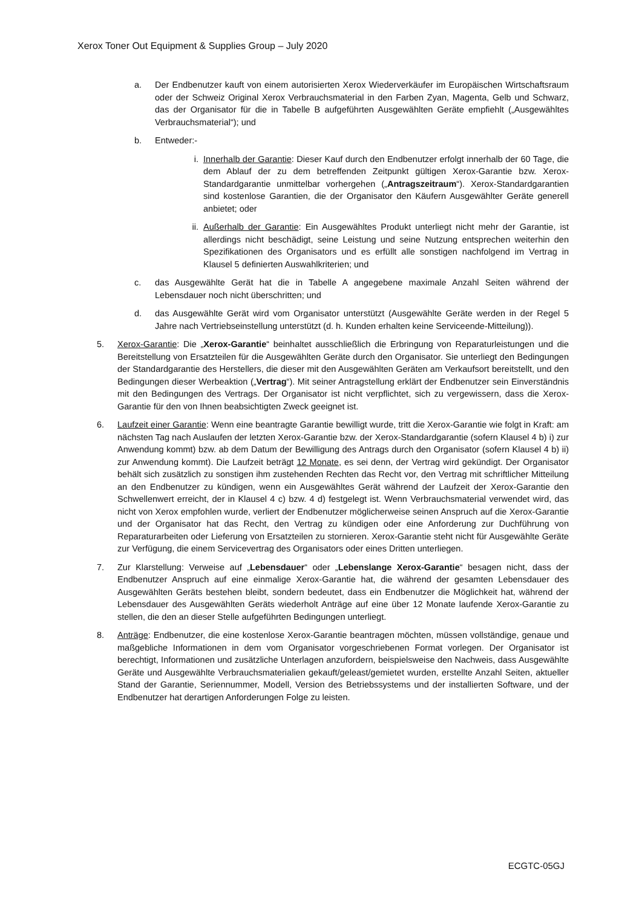Xerox Toner Out Equipment & Supplies Group – July 2020
a. Der Endbenutzer kauft von einem autorisierten Xerox Wiederverkäufer im Europäischen Wirtschaftsraum oder der Schweiz Original Xerox Verbrauchsmaterial in den Farben Zyan, Magenta, Gelb und Schwarz, das der Organisator für die in Tabelle B aufgeführten Ausgewählten Geräte empfiehlt („Ausgewähltes Verbrauchsmaterial“); und
b. Entweder:-
i. Innerhalb der Garantie: Dieser Kauf durch den Endbenutzer erfolgt innerhalb der 60 Tage, die dem Ablauf der zu dem betreffenden Zeitpunkt gültigen Xerox-Garantie bzw. Xerox-Standardgarantie unmittelbar vorhergehen („Antragszeitraum“). Xerox-Standardgarantien sind kostenlose Garantien, die der Organisator den Käufern Ausgewählter Geräte generell anbietet; oder
ii. Außerhalb der Garantie: Ein Ausgewähltes Produkt unterliegt nicht mehr der Garantie, ist allerdings nicht beschädigt, seine Leistung und seine Nutzung entsprechen weiterhin den Spezifikationen des Organisators und es erfüllt alle sonstigen nachfolgend im Vertrag in Klausel 5 definierten Auswahlkriterien; und
c. das Ausgewählte Gerät hat die in Tabelle A angegebene maximale Anzahl Seiten während der Lebensdauer noch nicht überschritten; und
d. das Ausgewählte Gerät wird vom Organisator unterstützt (Ausgewählte Geräte werden in der Regel 5 Jahre nach Vertriebseinstellung unterstützt (d. h. Kunden erhalten keine Serviceende-Mitteilung)).
5. Xerox-Garantie: Die „Xerox-Garantie“ beinhaltet ausschließlich die Erbringung von Reparaturleistungen und die Bereitstellung von Ersatzteilen für die Ausgewählten Geräte durch den Organisator. Sie unterliegt den Bedingungen der Standardgarantie des Herstellers, die dieser mit den Ausgewählten Geräten am Verkaufsort bereitstellt, und den Bedingungen dieser Werbeaktion („Vertrag“). Mit seiner Antragstellung erklärt der Endbenutzer sein Einverständnis mit den Bedingungen des Vertrags. Der Organisator ist nicht verpflichtet, sich zu vergewissern, dass die Xerox-Garantie für den von Ihnen beabsichtigten Zweck geeignet ist.
6. Laufzeit einer Garantie: Wenn eine beantragte Garantie bewilligt wurde, tritt die Xerox-Garantie wie folgt in Kraft: am nächsten Tag nach Auslaufen der letzten Xerox-Garantie bzw. der Xerox-Standardgarantie (sofern Klausel 4 b) i) zur Anwendung kommt) bzw. ab dem Datum der Bewilligung des Antrags durch den Organisator (sofern Klausel 4 b) ii) zur Anwendung kommt). Die Laufzeit beträgt 12 Monate, es sei denn, der Vertrag wird gekündigt. Der Organisator behält sich zusätzlich zu sonstigen ihm zustehenden Rechten das Recht vor, den Vertrag mit schriftlicher Mitteilung an den Endbenutzer zu kündigen, wenn ein Ausgewähltes Gerät während der Laufzeit der Xerox-Garantie den Schwellenwert erreicht, der in Klausel 4 c) bzw. 4 d) festgelegt ist. Wenn Verbrauchsmaterial verwendet wird, das nicht von Xerox empfohlen wurde, verliert der Endbenutzer möglicherweise seinen Anspruch auf die Xerox-Garantie und der Organisator hat das Recht, den Vertrag zu kündigen oder eine Anforderung zur Duchführung von Reparaturarbeiten oder Lieferung von Ersatzteilen zu stornieren. Xerox-Garantie steht nicht für Ausgewählte Geräte zur Verfügung, die einem Servicevertrag des Organisators oder eines Dritten unterliegen.
7. Zur Klarstellung: Verweise auf „Lebensdauer“ oder „Lebenslange Xerox-Garantie“ besagen nicht, dass der Endbenutzer Anspruch auf eine einmalige Xerox-Garantie hat, die während der gesamten Lebensdauer des Ausgewählten Geräts bestehen bleibt, sondern bedeutet, dass ein Endbenutzer die Möglichkeit hat, während der Lebensdauer des Ausgewählten Geräts wiederholt Anträge auf eine über 12 Monate laufende Xerox-Garantie zu stellen, die den an dieser Stelle aufgeführten Bedingungen unterliegt.
8. Anträge: Endbenutzer, die eine kostenlose Xerox-Garantie beantragen möchten, müssen vollständige, genaue und maßgebliche Informationen in dem vom Organisator vorgeschriebenen Format vorlegen. Der Organisator ist berechtigt, Informationen und zusätzliche Unterlagen anzufordern, beispielsweise den Nachweis, dass Ausgewählte Geräte und Ausgewählte Verbrauchsmaterialien gekauft/geleast/gemietet wurden, erstellte Anzahl Seiten, aktueller Stand der Garantie, Seriennummer, Modell, Version des Betriebssystems und der installierten Software, und der Endbenutzer hat derartigen Anforderungen Folge zu leisten.
ECGTC-05GJ